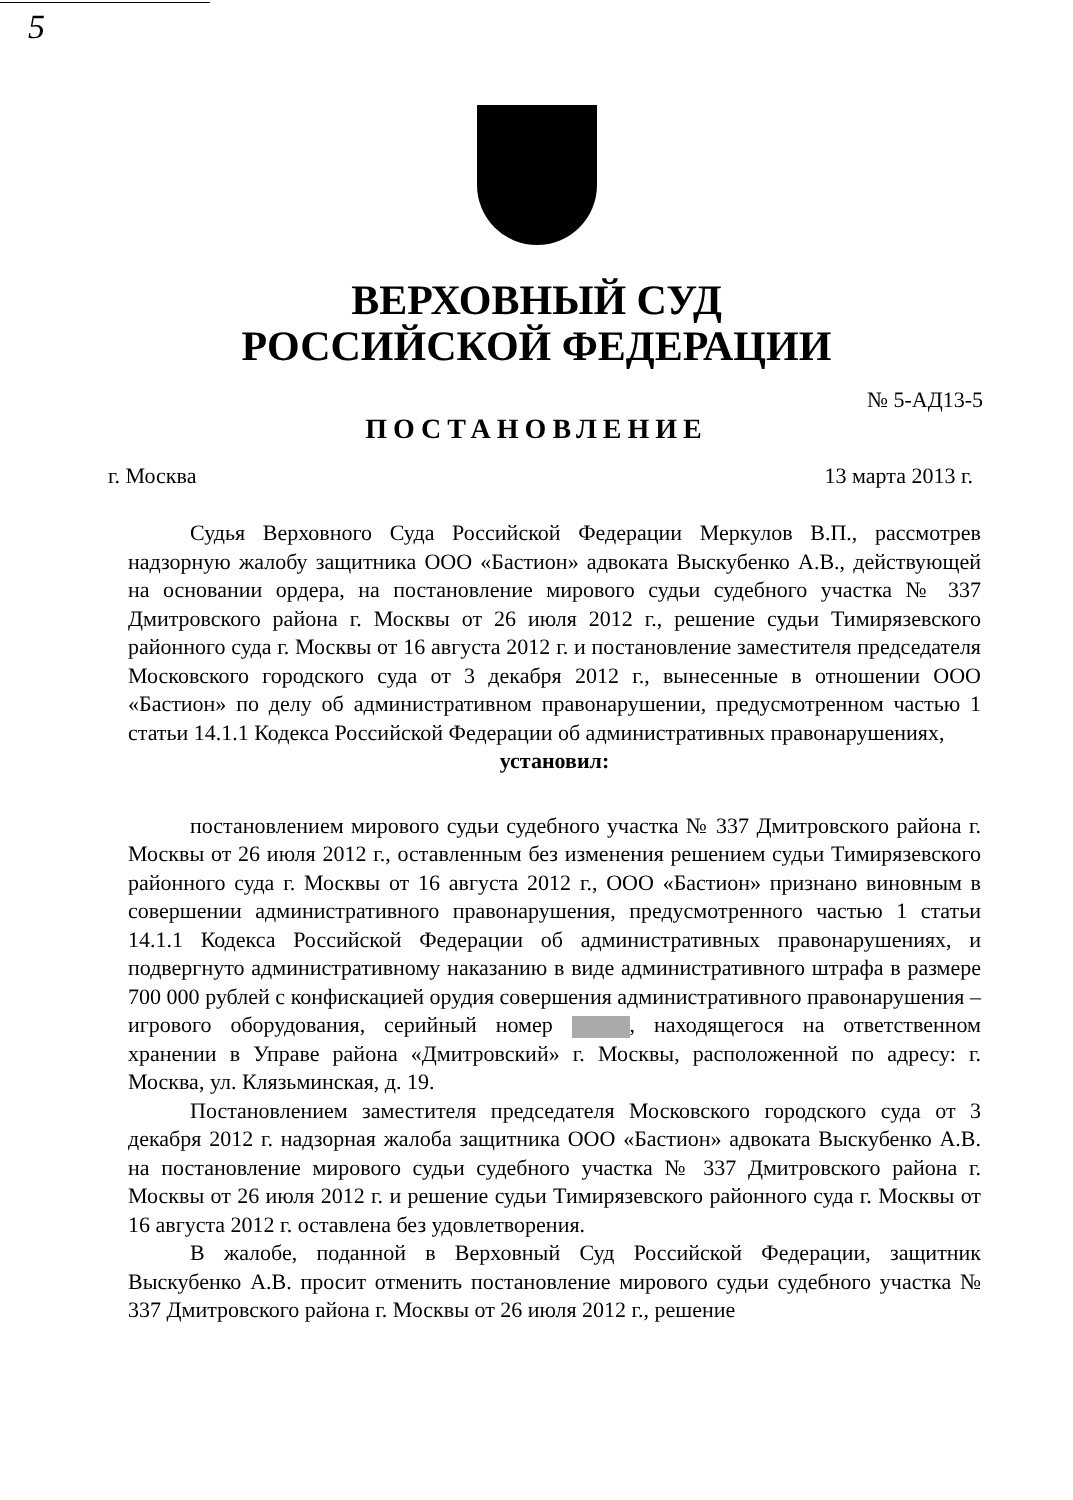5
ВЕРХОВНЫЙ СУД
РОССИЙСКОЙ ФЕДЕРАЦИИ
№ 5-АД13-5
ПОСТАНОВЛЕНИЕ
г. Москва 13 марта 2013 г.
Судья Верховного Суда Российской Федерации Меркулов В.П., рассмотрев надзорную жалобу защитника ООО «Бастион» адвоката Выскубенко А.В., действующей на основании ордера, на постановление мирового судьи судебного участка № 337 Дмитровского района г. Москвы от 26 июля 2012 г., решение судьи Тимирязевского районного суда г. Москвы от 16 августа 2012 г. и постановление заместителя председателя Московского городского суда от 3 декабря 2012 г., вынесенные в отношении ООО «Бастион» по делу об административном правонарушении, предусмотренном частью 1 статьи 14.1.1 Кодекса Российской Федерации об административных правонарушениях,
установил:
постановлением мирового судьи судебного участка № 337 Дмитровского района г. Москвы от 26 июля 2012 г., оставленным без изменения решением судьи Тимирязевского районного суда г. Москвы от 16 августа 2012 г., ООО «Бастион» признано виновным в совершении административного правонарушения, предусмотренного частью 1 статьи 14.1.1 Кодекса Российской Федерации об административных правонарушениях, и подвергнуто административному наказанию в виде административного штрафа в размере 700 000 рублей с конфискацией орудия совершения административного правонарушения – игрового оборудования, серийный номер , находящегося на ответственном хранении в Управе района «Дмитровский» г. Москвы, расположенной по адресу: г. Москва, ул. Клязьминская, д. 19.
Постановлением заместителя председателя Московского городского суда от 3 декабря 2012 г. надзорная жалоба защитника ООО «Бастион» адвоката Выскубенко А.В. на постановление мирового судьи судебного участка № 337 Дмитровского района г. Москвы от 26 июля 2012 г. и решение судьи Тимирязевского районного суда г. Москвы от 16 августа 2012 г. оставлена без удовлетворения.
В жалобе, поданной в Верховный Суд Российской Федерации, защитник Выскубенко А.В. просит отменить постановление мирового судьи судебного участка № 337 Дмитровского района г. Москвы от 26 июля 2012 г., решение